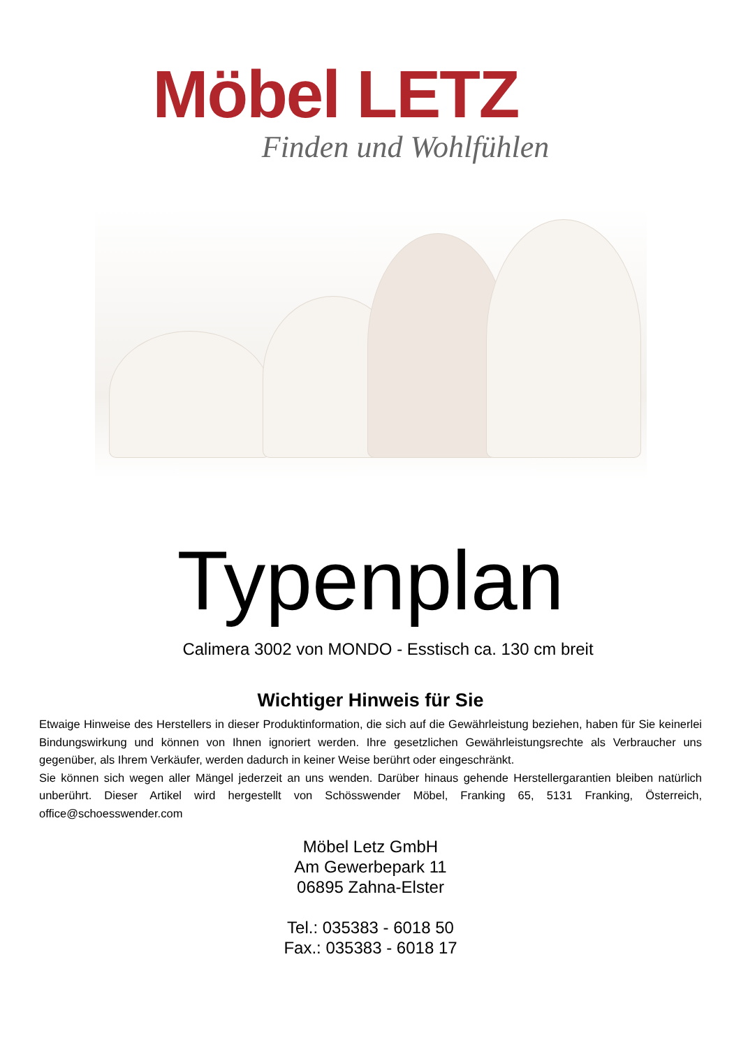Möbel LETZ
Finden und Wohlfühlen
Typenplan
Calimera 3002 von MONDO - Esstisch ca. 130 cm breit
Wichtiger Hinweis für Sie
Etwaige Hinweise des Herstellers in dieser Produktinformation, die sich auf die Gewährleistung beziehen, haben für Sie keinerlei Bindungswirkung und können von Ihnen ignoriert werden. Ihre gesetzlichen Gewährleistungsrechte als Verbraucher uns gegenüber, als Ihrem Verkäufer, werden dadurch in keiner Weise berührt oder eingeschränkt.
Sie können sich wegen aller Mängel jederzeit an uns wenden. Darüber hinaus gehende Herstellergarantien bleiben natürlich unberührt. Dieser Artikel wird hergestellt von Schösswender Möbel, Franking 65, 5131 Franking, Österreich, office@schoesswender.com
Möbel Letz GmbH
Am Gewerbepark 11
06895 Zahna-Elster
Tel.: 035383 - 6018 50
Fax.: 035383 - 6018 17